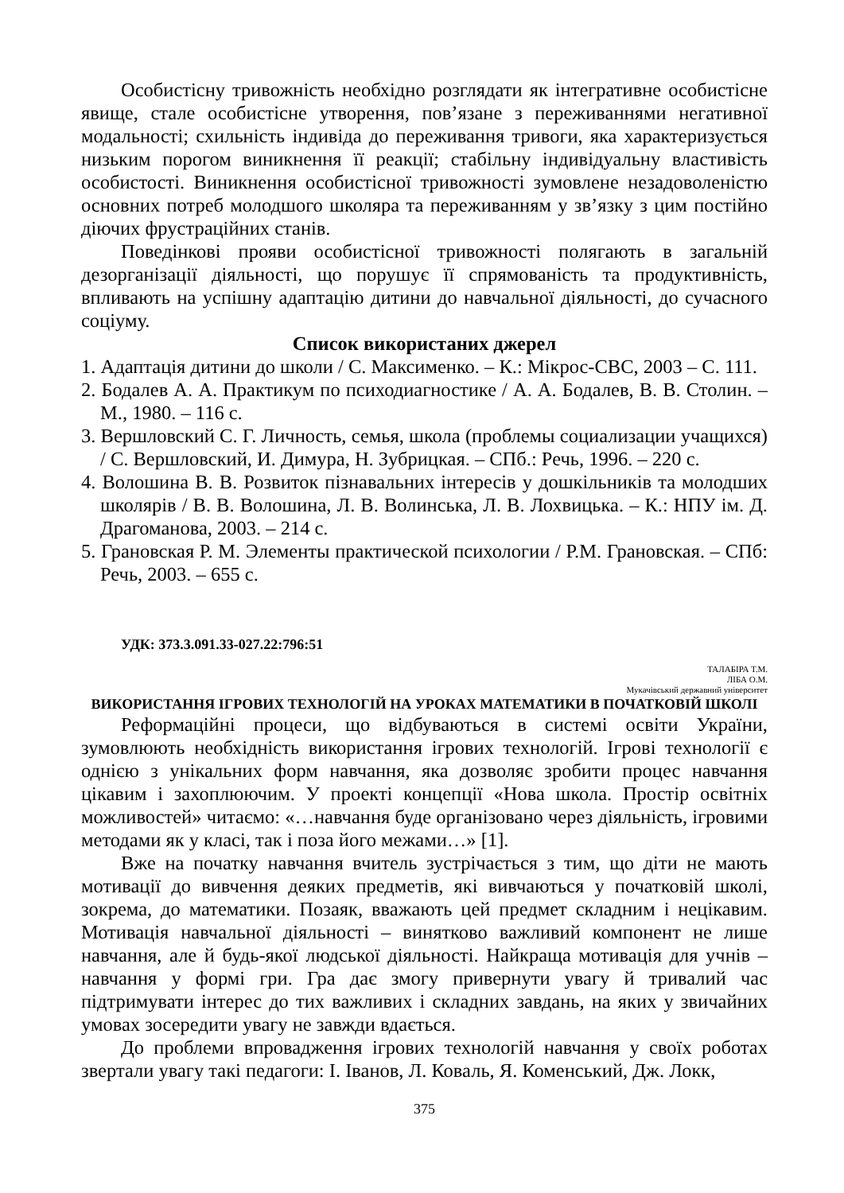Особистісну тривожність необхідно розглядати як інтегративне особистісне явище, стале особистісне утворення, пов’язане з переживаннями негативної модальності; схильність індивіда до переживання тривоги, яка характеризується низьким порогом виникнення її реакції; стабільну індивідуальну властивість особистості. Виникнення особистісної тривожності зумовлене незадоволеністю основних потреб молодшого школяра та переживанням у зв’язку з цим постійно діючих фрустраційних станів.
Поведінкові прояви особистісної тривожності полягають в загальній дезорганізації діяльності, що порушує її спрямованість та продуктивність, впливають на успішну адаптацію дитини до навчальної діяльності, до сучасного соціуму.
Список використаних джерел
1. Адаптація дитини до школи / С. Максименко. – К.: Мікрос-СВС, 2003 – С. 111.
2. Бодалев А. А. Практикум по психодиагностике / А. А. Бодалев, В. В. Столин. – М., 1980. – 116 с.
3. Вершловский С. Г. Личность, семья, школа (проблемы социализации учащихся) / С. Вершловский, И. Димура, Н. Зубрицкая. – СПб.: Речь, 1996. – 220 с.
4. Волошина В. В. Розвиток пізнавальних інтересів у дошкільників та молодших школярів / В. В. Волошина, Л. В. Волинська, Л. В. Лохвицька. – К.: НПУ ім. Д. Драгоманова, 2003. – 214 с.
5. Грановская Р. М. Элементы практической психологии / Р.М. Грановская. – СПб: Речь, 2003. – 655 с.
УДК: 373.3.091.33-027.22:796:51
ТАЛАБІРА Т.М.
ЛІБА О.М.
Мукачівський державний університет
ВИКОРИСТАННЯ ІГРОВИХ ТЕХНОЛОГІЙ НА УРОКАХ МАТЕМАТИКИ В ПОЧАТКОВІЙ ШКОЛІ
Реформаційні процеси, що відбуваються в системі освіти України, зумовлюють необхідність використання ігрових технологій. Ігрові технології є однією з унікальних форм навчання, яка дозволяє зробити процес навчання цікавим і захоплюючим. У проекті концепції «Нова школа. Простір освітніх можливостей» читаємо: «…навчання буде організовано через діяльність, ігровими методами як у класі, так і поза його межами…» [1].
Вже на початку навчання вчитель зустрічається з тим, що діти не мають мотивації до вивчення деяких предметів, які вивчаються у початковій школі, зокрема, до математики. Позаяк, вважають цей предмет складним і нецікавим. Мотивація навчальної діяльності – винятково важливий компонент не лише навчання, але й будь-якої людської діяльності. Найкраща мотивація для учнів – навчання у формі гри. Гра дає змогу привернути увагу й тривалий час підтримувати інтерес до тих важливих і складних завдань, на яких у звичайних умовах зосередити увагу не завжди вдається.
До проблеми впровадження ігрових технологій навчання у своїх роботах звертали увагу такі педагоги: І. Іванов, Л. Коваль, Я. Коменський, Дж. Локк,
375